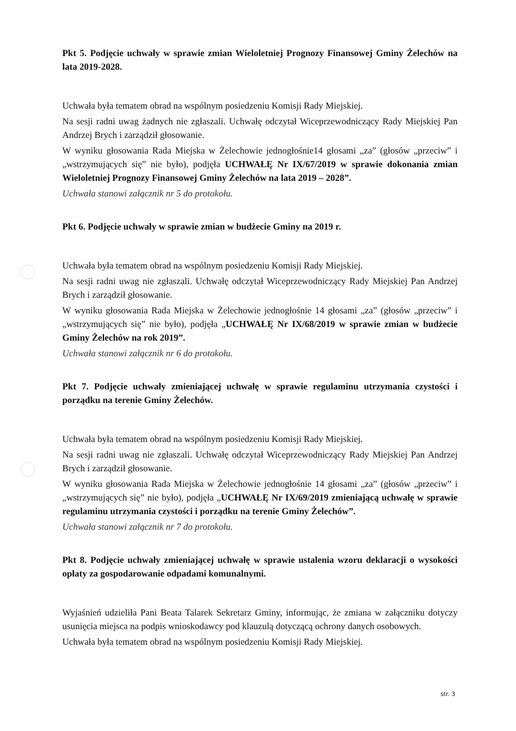Pkt 5. Podjęcie uchwały w sprawie zmian Wieloletniej Prognozy Finansowej Gminy Żelechów na lata 2019-2028.
Uchwała była tematem obrad na wspólnym posiedzeniu Komisji Rady Miejskiej.
Na sesji radni uwag żadnych nie zgłaszali. Uchwałę odczytał Wiceprzewodniczący Rady Miejskiej Pan Andrzej Brych i zarządził głosowanie.
W wyniku głosowania Rada Miejska w Żelechowie jednogłośnie14 głosami „za” (głosów „przeciw” i „wstrzymujących się” nie było), podjęła UCHWAŁĘ Nr IX/67/2019 w sprawie dokonania zmian Wieloletniej Prognozy Finansowej Gminy Żelechów na lata 2019 – 2028”.
Uchwała stanowi załącznik nr 5 do protokołu.
Pkt 6. Podjęcie uchwały w sprawie zmian w budżecie Gminy na 2019 r.
Uchwała była tematem obrad na wspólnym posiedzeniu Komisji Rady Miejskiej.
Na sesji radni uwag nie zgłaszali. Uchwałę odczytał Wiceprzewodniczący Rady Miejskiej Pan Andrzej Brych i zarządził głosowanie.
W wyniku głosowania Rada Miejska w Żelechowie jednogłośnie 14 głosami „za” (głosów „przeciw” i „wstrzymujących się” nie było), podjęła „UCHWAŁĘ Nr IX/68/2019 w sprawie zmian w budżecie Gminy Żelechów na rok 2019”.
Uchwała stanowi załącznik nr 6 do protokołu.
Pkt 7. Podjęcie uchwały zmieniającej uchwałę w sprawie regulaminu utrzymania czystości i porządku na terenie Gminy Żelechów.
Uchwała była tematem obrad na wspólnym posiedzeniu Komisji Rady Miejskiej.
Na sesji radni uwag nie zgłaszali. Uchwałę odczytał Wiceprzewodniczący Rady Miejskiej Pan Andrzej Brych i zarządził głosowanie.
W wyniku głosowania Rada Miejska w Żelechowie jednogłośnie 14 głosami „za” (głosów „przeciw” i „wstrzymujących się” nie było), podjęła „UCHWAŁĘ Nr IX/69/2019 zmieniającą uchwałę w sprawie regulaminu utrzymania czystości i porządku na terenie Gminy Żelechów”.
Uchwała stanowi załącznik nr 7 do protokołu.
Pkt 8. Podjęcie uchwały zmieniającej uchwałę w sprawie ustalenia wzoru deklaracji o wysokości opłaty za gospodarowanie odpadami komunalnymi.
Wyjaśnień udzieliła Pani Beata Talarek Sekretarz Gminy, informując, że zmiana w załączniku dotyczy usunięcia miejsca na podpis wnioskodawcy pod klauzulą dotyczącą ochrony danych osobowych.
Uchwała była tematem obrad na wspólnym posiedzeniu Komisji Rady Miejskiej.
str. 3